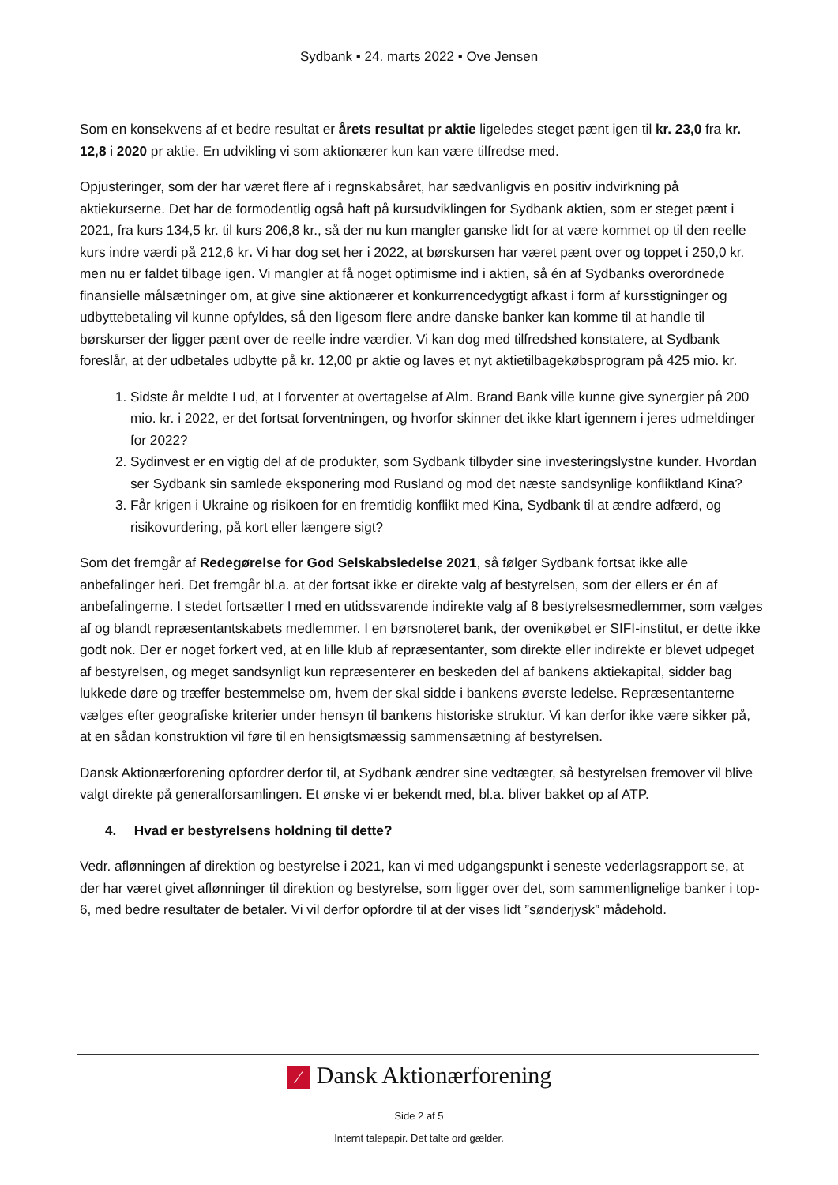Sydbank ▪ 24. marts 2022 ▪ Ove Jensen
Som en konsekvens af et bedre resultat er årets resultat pr aktie ligeledes steget pænt igen til kr. 23,0 fra kr. 12,8 i 2020 pr aktie. En udvikling vi som aktionærer kun kan være tilfredse med.
Opjusteringer, som der har været flere af i regnskabsåret, har sædvanligvis en positiv indvirkning på aktiekurserne. Det har de formodentlig også haft på kursudviklingen for Sydbank aktien, som er steget pænt i 2021, fra kurs 134,5 kr. til kurs 206,8 kr., så der nu kun mangler ganske lidt for at være kommet op til den reelle kurs indre værdi på 212,6 kr. Vi har dog set her i 2022, at børskursen har været pænt over og toppet i 250,0 kr. men nu er faldet tilbage igen. Vi mangler at få noget optimisme ind i aktien, så én af Sydbanks overordnede finansielle målsætninger om, at give sine aktionærer et konkurrencedygtigt afkast i form af kursstigninger og udbyttebetaling vil kunne opfyldes, så den ligesom flere andre danske banker kan komme til at handle til børskurser der ligger pænt over de reelle indre værdier. Vi kan dog med tilfredshed konstatere, at Sydbank foreslår, at der udbetales udbytte på kr. 12,00 pr aktie og laves et nyt aktietilbagekøbsprogram på 425 mio. kr.
1. Sidste år meldte I ud, at I forventer at overtagelse af Alm. Brand Bank ville kunne give synergier på 200 mio. kr. i 2022, er det fortsat forventningen, og hvorfor skinner det ikke klart igennem i jeres udmeldinger for 2022?
2. Sydinvest er en vigtig del af de produkter, som Sydbank tilbyder sine investeringslystne kunder. Hvordan ser Sydbank sin samlede eksponering mod Rusland og mod det næste sandsynlige konfliktland Kina?
3. Får krigen i Ukraine og risikoen for en fremtidig konflikt med Kina, Sydbank til at ændre adfærd, og risikovurdering, på kort eller længere sigt?
Som det fremgår af Redegørelse for God Selskabsledelse 2021, så følger Sydbank fortsat ikke alle anbefalinger heri. Det fremgår bl.a. at der fortsat ikke er direkte valg af bestyrelsen, som der ellers er én af anbefalingerne. I stedet fortsætter I med en utidssvarende indirekte valg af 8 bestyrelsesmedlemmer, som vælges af og blandt repræsentantskabets medlemmer. I en børsnoteret bank, der ovenikøbet er SIFI-institut, er dette ikke godt nok. Der er noget forkert ved, at en lille klub af repræsentanter, som direkte eller indirekte er blevet udpeget af bestyrelsen, og meget sandsynligt kun repræsenterer en beskeden del af bankens aktiekapital, sidder bag lukkede døre og træffer bestemmelse om, hvem der skal sidde i bankens øverste ledelse. Repræsentanterne vælges efter geografiske kriterier under hensyn til bankens historiske struktur. Vi kan derfor ikke være sikker på, at en sådan konstruktion vil føre til en hensigtsmæssig sammensætning af bestyrelsen.
Dansk Aktionærforening opfordrer derfor til, at Sydbank ændrer sine vedtægter, så bestyrelsen fremover vil blive valgt direkte på generalforsamlingen. Et ønske vi er bekendt med, bl.a. bliver bakket op af ATP.
4. Hvad er bestyrelsens holdning til dette?
Vedr. aflønningen af direktion og bestyrelse i 2021, kan vi med udgangspunkt i seneste vederlagsrapport se, at der har været givet aflønninger til direktion og bestyrelse, som ligger over det, som sammenlignelige banker i top-6, med bedre resultater de betaler. Vi vil derfor opfordre til at der vises lidt ”sønderjysk” mådehold.
⁄ Dansk Aktionærforening
Side 2 af 5
Internt talepapir. Det talte ord gælder.